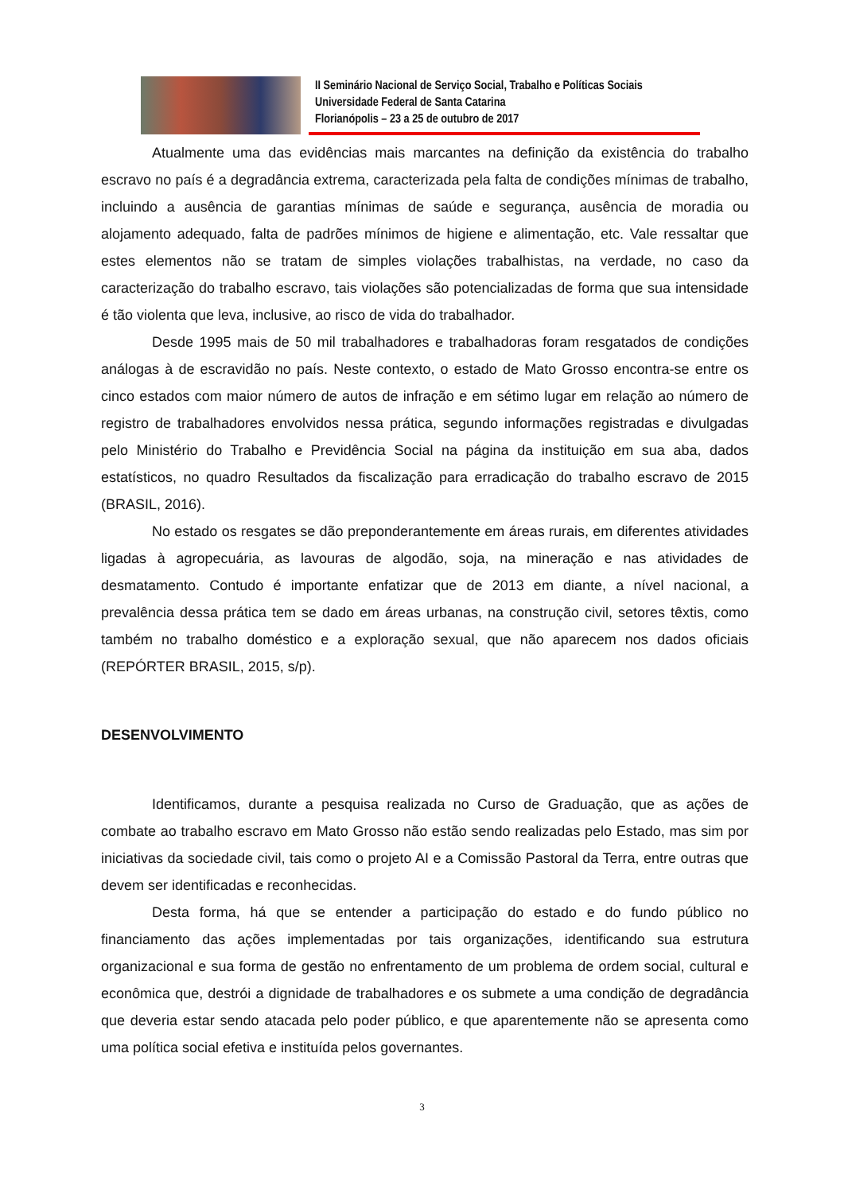II Seminário Nacional de Serviço Social, Trabalho e Políticas Sociais
Universidade Federal de Santa Catarina
Florianópolis – 23 a 25 de outubro de 2017
Atualmente uma das evidências mais marcantes na definição da existência do trabalho escravo no país é a degradância extrema, caracterizada pela falta de condições mínimas de trabalho, incluindo a ausência de garantias mínimas de saúde e segurança, ausência de moradia ou alojamento adequado, falta de padrões mínimos de higiene e alimentação, etc. Vale ressaltar que estes elementos não se tratam de simples violações trabalhistas, na verdade, no caso da caracterização do trabalho escravo, tais violações são potencializadas de forma que sua intensidade é tão violenta que leva, inclusive, ao risco de vida do trabalhador.
Desde 1995 mais de 50 mil trabalhadores e trabalhadoras foram resgatados de condições análogas à de escravidão no país. Neste contexto, o estado de Mato Grosso encontra-se entre os cinco estados com maior número de autos de infração e em sétimo lugar em relação ao número de registro de trabalhadores envolvidos nessa prática, segundo informações registradas e divulgadas pelo Ministério do Trabalho e Previdência Social na página da instituição em sua aba, dados estatísticos, no quadro Resultados da fiscalização para erradicação do trabalho escravo de 2015 (BRASIL, 2016).
No estado os resgates se dão preponderantemente em áreas rurais, em diferentes atividades ligadas à agropecuária, as lavouras de algodão, soja, na mineração e nas atividades de desmatamento. Contudo é importante enfatizar que de 2013 em diante, a nível nacional, a prevalência dessa prática tem se dado em áreas urbanas, na construção civil, setores têxtis, como também no trabalho doméstico e a exploração sexual, que não aparecem nos dados oficiais (REPÓRTER BRASIL, 2015, s/p).
DESENVOLVIMENTO
Identificamos, durante a pesquisa realizada no Curso de Graduação, que as ações de combate ao trabalho escravo em Mato Grosso não estão sendo realizadas pelo Estado, mas sim por iniciativas da sociedade civil, tais como o projeto AI e a Comissão Pastoral da Terra, entre outras que devem ser identificadas e reconhecidas.
Desta forma, há que se entender a participação do estado e do fundo público no financiamento das ações implementadas por tais organizações, identificando sua estrutura organizacional e sua forma de gestão no enfrentamento de um problema de ordem social, cultural e econômica que, destrói a dignidade de trabalhadores e os submete a uma condição de degradância que deveria estar sendo atacada pelo poder público, e que aparentemente não se apresenta como uma política social efetiva e instituída pelos governantes.
3